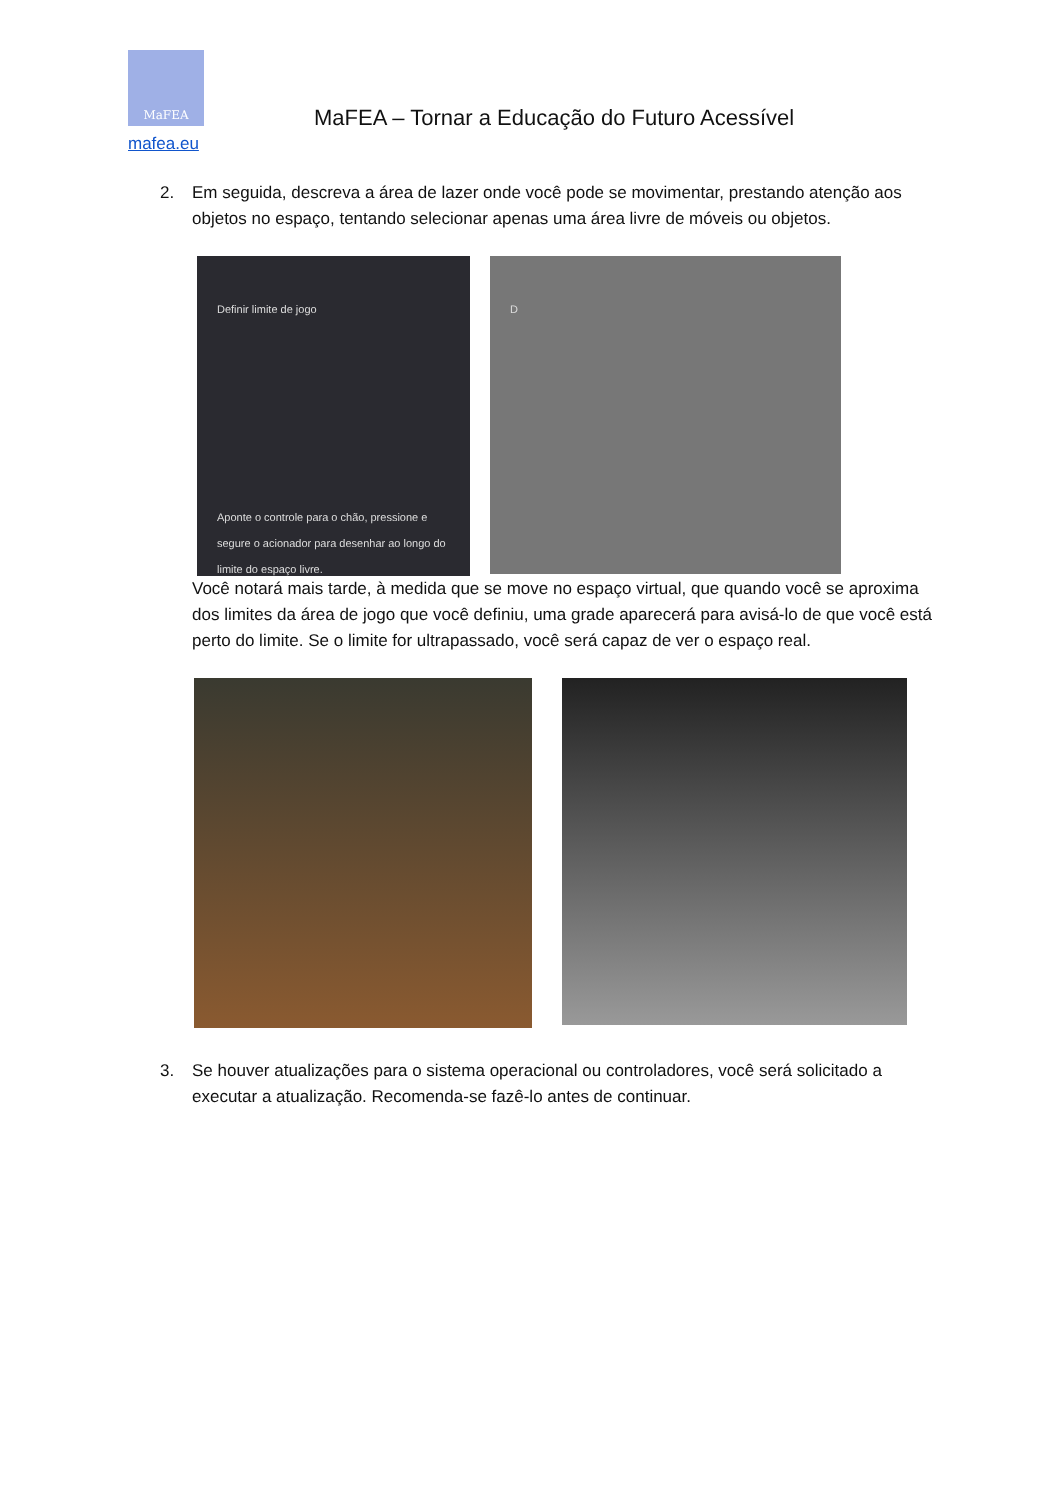MaFEA
mafea.eu
MaFEA – Tornar a Educação do Futuro Acessível
2. Em seguida, descreva a área de lazer onde você pode se movimentar, prestando atenção aos objetos no espaço, tentando selecionar apenas uma área livre de móveis ou objetos.
Definir limite de jogo
Aponte o controle para o chão, pressione e segure o acionador para desenhar ao longo do limite do espaço livre.
D
Você notará mais tarde, à medida que se move no espaço virtual, que quando você se aproxima dos limites da área de jogo que você definiu, uma grade aparecerá para avisá-lo de que você está perto do limite. Se o limite for ultrapassado, você será capaz de ver o espaço real.
3. Se houver atualizações para o sistema operacional ou controladores, você será solicitado a executar a atualização. Recomenda-se fazê-lo antes de continuar.